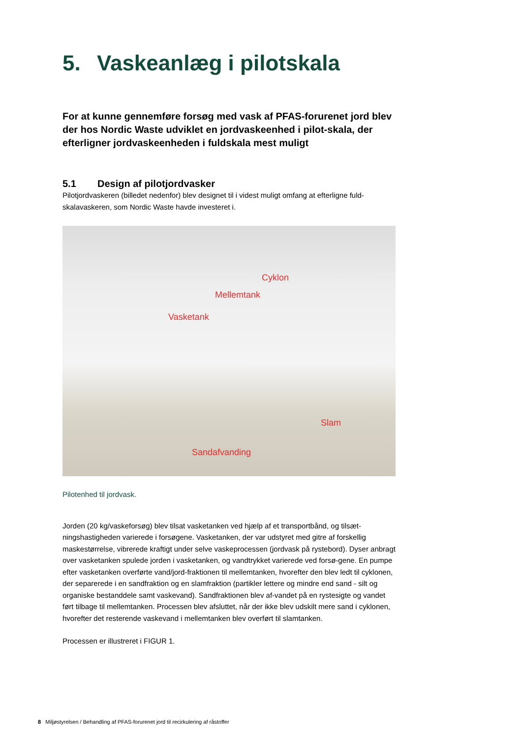5. Vaskeanlæg i pilotskala
For at kunne gennemføre forsøg med vask af PFAS-forurenet jord blev der hos Nordic Waste udviklet en jordvaskeenhed i pilot-skala, der efterligner jordvaskeenheden i fuldskala mest muligt
5.1 Design af pilotjordvasker
Pilotjordvaskeren (billedet nedenfor) blev designet til i videst muligt omfang at efterligne fuld-skalavaskeren, som Nordic Waste havde investeret i.
Cyklon
Mellemtank
Vasketank
Slam
Sandafvanding
Pilotenhed til jordvask.
Jorden (20 kg/vaskeforsøg) blev tilsat vasketanken ved hjælp af et transportbånd, og tilsæt-ningshastigheden varierede i forsøgene. Vasketanken, der var udstyret med gitre af forskellig maskestørrelse, vibrerede kraftigt under selve vaskeprocessen (jordvask på rystebord). Dyser anbragt over vasketanken spulede jorden i vasketanken, og vandtrykket varierede ved forsø-gene. En pumpe efter vasketanken overførte vand/jord-fraktionen til mellemtanken, hvorefter den blev ledt til cyklonen, der separerede i en sandfraktion og en slamfraktion (partikler lettere og mindre end sand - silt og organiske bestanddele samt vaskevand). Sandfraktionen blev af-vandet på en rystesigte og vandet ført tilbage til mellemtanken. Processen blev afsluttet, når der ikke blev udskilt mere sand i cyklonen, hvorefter det resterende vaskevand i mellemtanken blev overført til slamtanken.
Processen er illustreret i FIGUR 1.
8 Miljøstyrelsen / Behandling af PFAS-forurenet jord til recirkulering af råstoffer